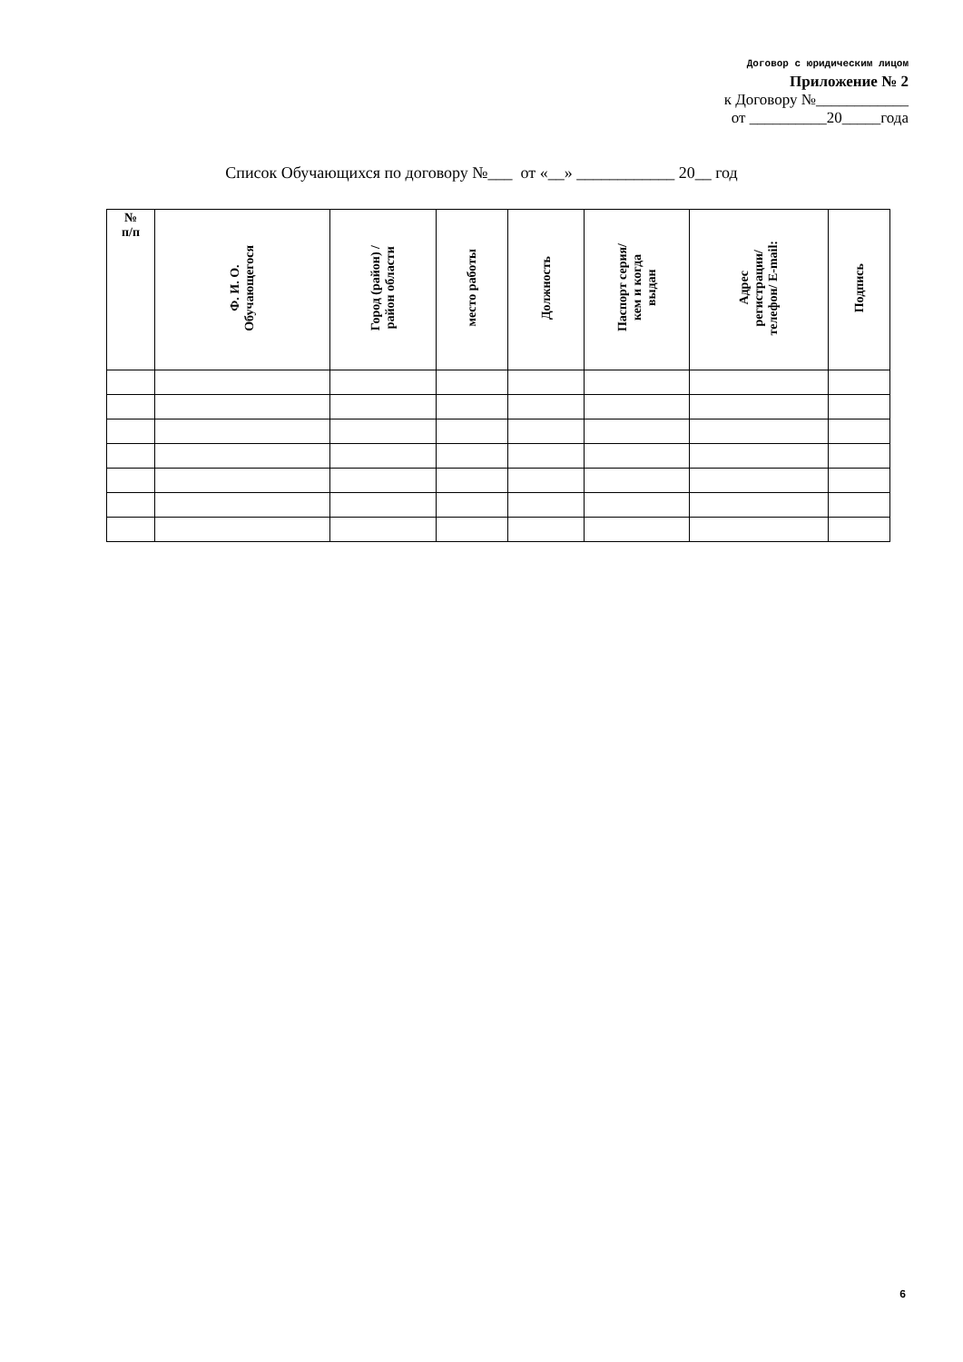Договор с юридическим лицом
Приложение № 2
к Договору №____________
от __________20_____года
Список Обучающихся по договору №___ от «__» ____________ 20__ год
| № п/п | Ф. И. О. Обучающегося | Город (район) / район области | место работы | Должность | Паспорт серия/ кем и когда выдан | Адрес регистрации/ телефон/ E-mail: | Подпись |
| --- | --- | --- | --- | --- | --- | --- | --- |
6